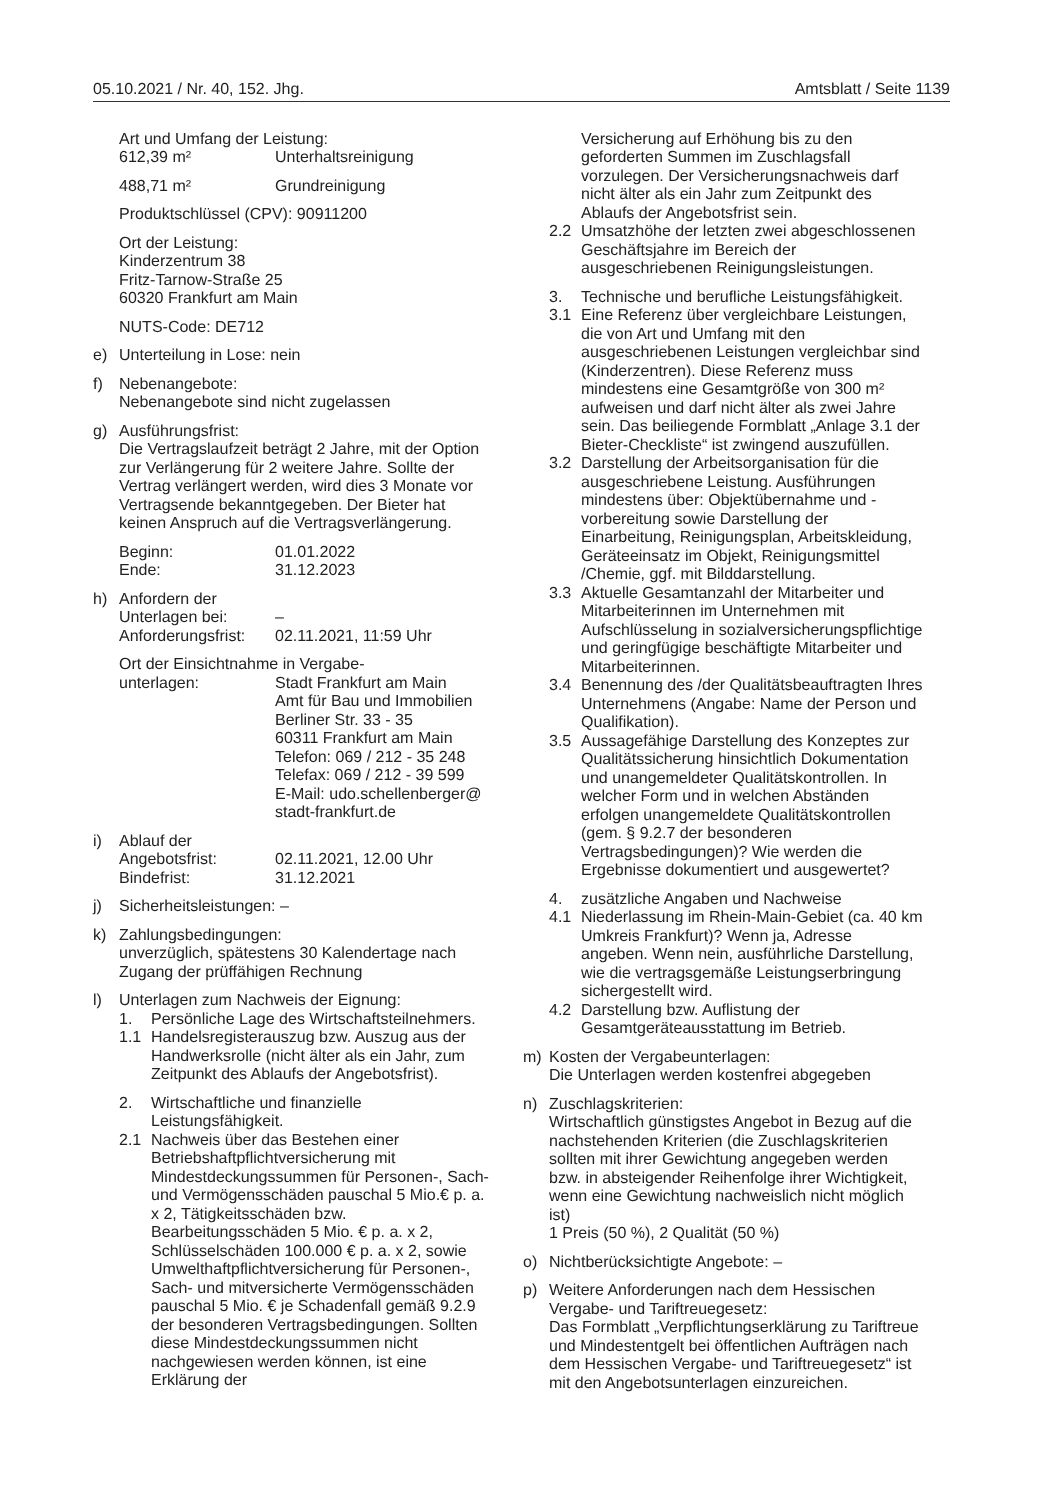05.10.2021 / Nr. 40, 152. Jhg. Amtsblatt / Seite 1139
Art und Umfang der Leistung:
612,39 m² Unterhaltsreinigung
488,71 m² Grundreinigung
Produktschlüssel (CPV): 90911200
Ort der Leistung:
Kinderzentrum 38
Fritz-Tarnow-Straße 25
60320 Frankfurt am Main
NUTS-Code: DE712
e) Unterteilung in Lose: nein
f) Nebenangebote:
Nebenangebote sind nicht zugelassen
g) Ausführungsfrist:
Die Vertragslaufzeit beträgt 2 Jahre, mit der Option zur Verlängerung für 2 weitere Jahre. Sollte der Vertrag verlängert werden, wird dies 3 Monate vor Vertragsende bekanntgegeben. Der Bieter hat keinen Anspruch auf die Vertragsverlängerung.
Beginn: 01.01.2022
Ende: 31.12.2023
h) Anfordern der
Unterlagen bei: –
Anforderungsfrist: 02.11.2021, 11:59 Uhr
Ort der Einsichtnahme in Vergabe-
unterlagen: Stadt Frankfurt am Main
Amt für Bau und Immobilien
Berliner Str. 33 - 35
60311 Frankfurt am Main
Telefon: 069 / 212 - 35 248
Telefax: 069 / 212 - 39 599
E-Mail: udo.schellenberger@
stadt-frankfurt.de
i) Ablauf der
Angebotsfrist: 02.11.2021, 12.00 Uhr
Bindefrist: 31.12.2021
j) Sicherheitsleistungen: –
k) Zahlungsbedingungen:
unverzüglich, spätestens 30 Kalendertage nach Zugang der prüffähigen Rechnung
l) Unterlagen zum Nachweis der Eignung:
1. Persönliche Lage des Wirtschaftsteilnehmers.
1.1 Handelsregisterauszug bzw. Auszug aus der Handwerksrolle (nicht älter als ein Jahr, zum Zeitpunkt des Ablaufs der Angebotsfrist).
2. Wirtschaftliche und finanzielle Leistungsfähigkeit.
2.1 Nachweis über das Bestehen einer Betriebshaftpflichtversicherung mit Mindestdeckungssummen für Personen-, Sach- und Vermögensschäden pauschal 5 Mio.€ p. a. x 2, Tätigkeitsschäden bzw. Bearbeitungsschäden 5 Mio. € p. a. x 2, Schlüsselschäden 100.000 € p. a. x 2, sowie Umwelthaftpflichtversicherung für Personen-, Sach- und mitversicherte Vermögensschäden pauschal 5 Mio. € je Schadenfall gemäß 9.2.9 der besonderen Vertragsbedingungen. Sollten diese Mindestdeckungssummen nicht nachgewiesen werden können, ist eine Erklärung der
Versicherung auf Erhöhung bis zu den geforderten Summen im Zuschlagsfall vorzulegen. Der Versicherungsnachweis darf nicht älter als ein Jahr zum Zeitpunkt des Ablaufs der Angebotsfrist sein.
2.2 Umsatzhöhe der letzten zwei abgeschlossenen Geschäftsjahre im Bereich der ausgeschriebenen Reinigungsleistungen.
3. Technische und berufliche Leistungsfähigkeit.
3.1 Eine Referenz über vergleichbare Leistungen, die von Art und Umfang mit den ausgeschriebenen Leistungen vergleichbar sind (Kinderzentren). Diese Referenz muss mindestens eine Gesamtgröße von 300 m² aufweisen und darf nicht älter als zwei Jahre sein. Das beiliegende Formblatt „Anlage 3.1 der Bieter-Checkliste“ ist zwingend auszufüllen.
3.2 Darstellung der Arbeitsorganisation für die ausgeschriebene Leistung. Ausführungen mindestens über: Objektübernahme und -vorbereitung sowie Darstellung der Einarbeitung, Reinigungsplan, Arbeitskleidung, Geräteeinsatz im Objekt, Reinigungsmittel /Chemie, ggf. mit Bilddarstellung.
3.3 Aktuelle Gesamtanzahl der Mitarbeiter und Mitarbeiterinnen im Unternehmen mit Aufschlüsselung in sozialversicherungspflichtige und geringfügige beschäftigte Mitarbeiter und Mitarbeiterinnen.
3.4 Benennung des /der Qualitätsbeauftragten Ihres Unternehmens (Angabe: Name der Person und Qualifikation).
3.5 Aussagefähige Darstellung des Konzeptes zur Qualitätssicherung hinsichtlich Dokumentation und unangemeldeter Qualitätskontrollen. In welcher Form und in welchen Abständen erfolgen unangemeldete Qualitätskontrollen (gem. § 9.2.7 der besonderen Vertragsbedingungen)? Wie werden die Ergebnisse dokumentiert und ausgewertet?
4. zusätzliche Angaben und Nachweise
4.1 Niederlassung im Rhein-Main-Gebiet (ca. 40 km Umkreis Frankfurt)? Wenn ja, Adresse angeben. Wenn nein, ausführliche Darstellung, wie die vertragsgemäße Leistungserbringung sichergestellt wird.
4.2 Darstellung bzw. Auflistung der Gesamtgeräteausstattung im Betrieb.
m) Kosten der Vergabeunterlagen:
Die Unterlagen werden kostenfrei abgegeben
n) Zuschlagskriterien:
Wirtschaftlich günstigstes Angebot in Bezug auf die nachstehenden Kriterien (die Zuschlagskriterien sollten mit ihrer Gewichtung angegeben werden bzw. in absteigender Reihenfolge ihrer Wichtigkeit, wenn eine Gewichtung nachweislich nicht möglich ist)
1 Preis (50 %), 2 Qualität (50 %)
o) Nichtberücksichtigte Angebote: –
p) Weitere Anforderungen nach dem Hessischen Vergabe- und Tariftreuegesetz:
Das Formblatt „Verpflichtungserklärung zu Tariftreue und Mindestentgelt bei öffentlichen Aufträgen nach dem Hessischen Vergabe- und Tariftreuegesetz“ ist mit den Angebotsunterlagen einzureichen.